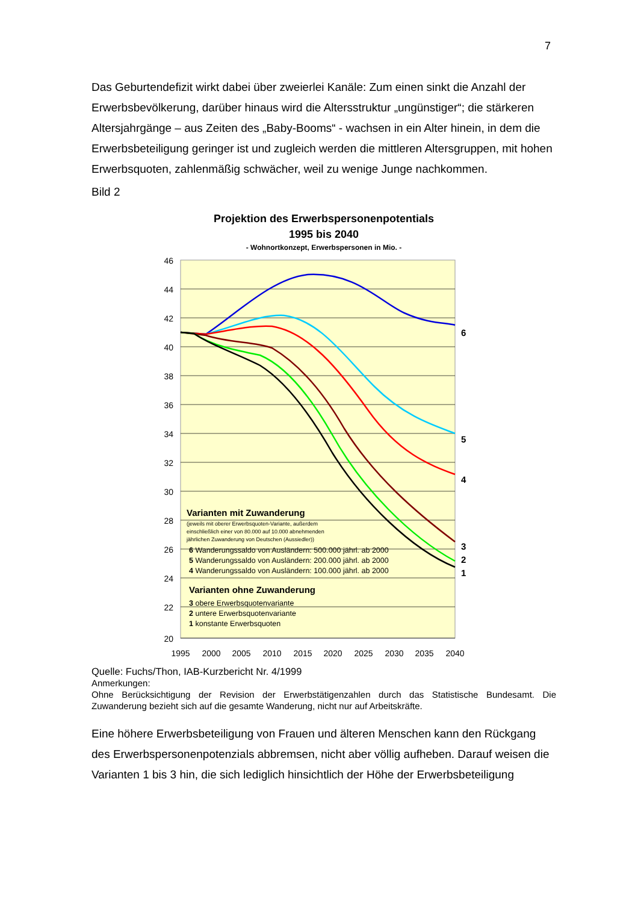7
Das Geburtendefizit wirkt dabei über zweierlei Kanäle: Zum einen sinkt die Anzahl der Erwerbsbevölkerung, darüber hinaus wird die Altersstruktur „ungünstiger“; die stärkeren Altersjahrgänge – aus Zeiten des „Baby-Booms“ - wachsen in ein Alter hinein, in dem die Erwerbsbeteiligung geringer ist und zugleich werden die mittleren Altersgruppen, mit hohen Erwerbsquoten, zahlenmäßig schwächer, weil zu wenige Junge nachkommen.
Bild 2
Projektion des Erwerbspersonenpotentials
1995 bis 2040
- Wohnortkonzept, Erwerbspersonen in Mio. -
46
44
42
40
38
36
34
32
30
28
26
24
22
20
1995
2000
2005
2010
2015
2020
2025
2030
2035
2040
6
5
4
3
2
1
Varianten mit Zuwanderung
(jeweils mit oberer Erwerbsquoten-Variante, außerdem
einschließlich einer von 80.000 auf 10.000 abnehmenden
jährlichen Zuwanderung von Deutschen (Aussiedler))
6 Wanderungssaldo von Ausländern: 500.000 jährl. ab 2000
5 Wanderungssaldo von Ausländern: 200.000 jährl. ab 2000
4 Wanderungssaldo von Ausländern: 100.000 jährl. ab 2000
Varianten ohne Zuwanderung
3 obere Erwerbsquotenvariante
2 untere Erwerbsquotenvariante
1 konstante Erwerbsquoten
Quelle: Fuchs/Thon, IAB-Kurzbericht Nr. 4/1999
Anmerkungen:
Ohne Berücksichtigung der Revision der Erwerbstätigenzahlen durch das Statistische Bundesamt. Die Zuwanderung bezieht sich auf die gesamte Wanderung, nicht nur auf Arbeitskräfte.
Eine höhere Erwerbsbeteiligung von Frauen und älteren Menschen kann den Rückgang des Erwerbspersonenpotenzials abbremsen, nicht aber völlig aufheben. Darauf weisen die Varianten 1 bis 3 hin, die sich lediglich hinsichtlich der Höhe der Erwerbsbeteiligung